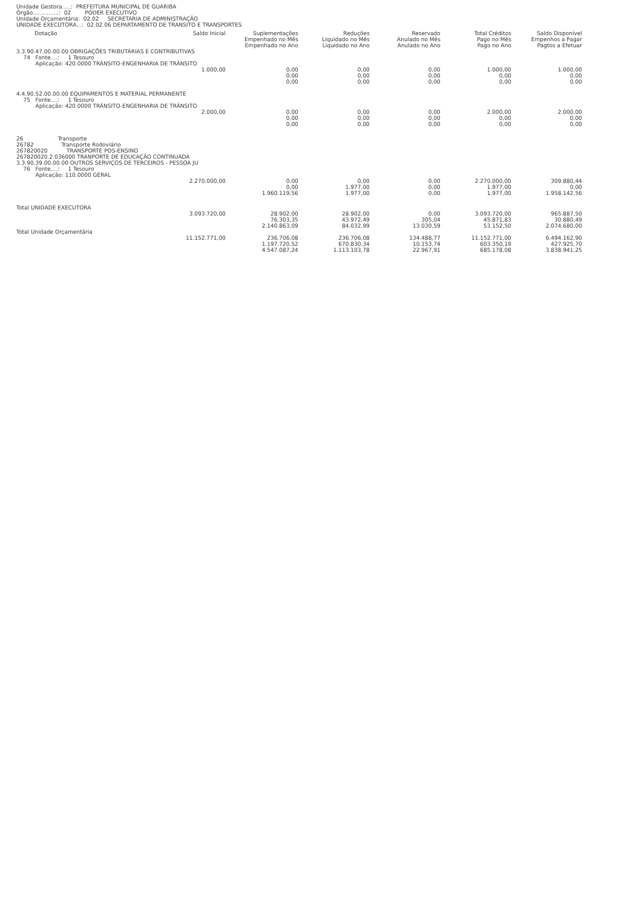Unidade Gestora.....:  PREFEITURA MUNICIPAL DE GUARIBA
Órgão...............:  02        PODER EXECUTIVO
Unidade Orçamentária:  02.02     SECRETARIA DE ADMINISTRAÇÃO
UNIDADE EXECUTORA...:  02.02.06 DEPARTAMENTO DE TRANSITO E TRANSPORTES
| Dotação | Saldo Inicial | Suplementações Empenhado no Mês Empenhado no Ano | Reduções Liquidado no Mês Liquidado no Ano | Reservado Anulado no Mês Anulado no Ano | Total Créditos Pago no Mês Pago no Ano | Saldo Disponível Empenhos a Pagar Pagtos a Efetuar |
| --- | --- | --- | --- | --- | --- | --- |
| 3.3.90.47.00.00.00 OBRIGAÇÕES TRIBUTÁRIAS E CONTRIBUTIVAS 74 Fonte....: 1 Tesouro Aplicação: 420.0000 TRÂNSITO-ENGENHARIA DE TRÂNSITO | | | | | | |
| | 1.000,00 | 0,00 0,00 0,00 | 0,00 0,00 0,00 | 0,00 0,00 0,00 | 1.000,00 0,00 0,00 | 1.000,00 0,00 0,00 |
| 4.4.90.52.00.00.00 EQUIPAMENTOS E MATERIAL PERMANENTE 75 Fonte....: 1 Tesouro Aplicação: 420.0000 TRÂNSITO-ENGENHARIA DE TRÂNSITO | | | | | | |
| | 2.000,00 | 0,00 0,00 0,00 | 0,00 0,00 0,00 | 0,00 0,00 0,00 | 2.000,00 0,00 0,00 | 2.000,00 0,00 0,00 |
| 26 Transporte 26782 Transporte Rodoviário 267820020 TRANSPORTE POS-ENSINO 267820020.2.036000 TRANPORTE DE EDUCAÇÃO CONTINUADA 3.3.90.39.00.00.00 OUTROS SERVIÇOS DE TERCEIROS - PESSOA JU 76 Fonte....: 1 Tesouro Aplicação: 110.0000 GERAL | | | | | | |
| | 2.270.000,00 | 0,00 0,00 1.960.119,56 | 0,00 1.977,00 1.977,00 | 0,00 0,00 0,00 | 2.270.000,00 1.977,00 1.977,00 | 309.880,44 0,00 1.958.142,56 |
| Total UNIDADE EXECUTORA | | | | | | |
| | 3.093.720,00 | 28.902,00 76.303,35 2.140.863,09 | 28.902,00 43.972,49 84.032,99 | 0,00 305,04 13.030,59 | 3.093.720,00 45.871,83 53.152,50 | 965.887,50 30.880,49 2.074.680,00 |
| Total Unidade Orçamentária | | | | | | |
| | 11.152.771,00 | 236.706,08 1.197.720,52 4.547.087,24 | 236.706,08 670.830,34 1.113.103,78 | 134.488,77 10.153,74 22.967,91 | 11.152.771,00 603.350,19 685.178,08 | 6.494.162,90 427.925,70 3.838.941,25 |